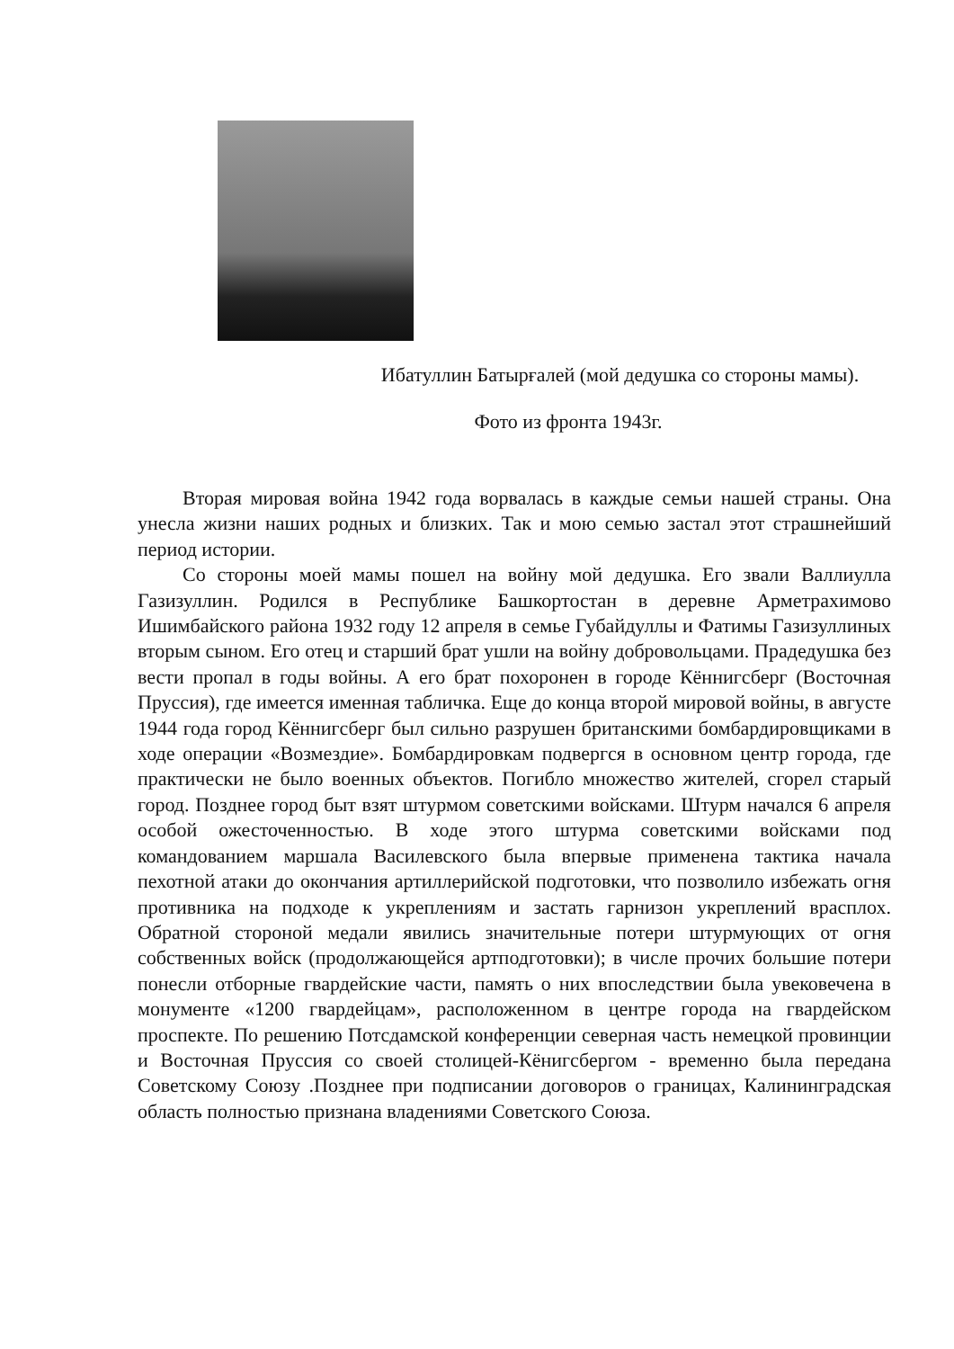Ибатуллин Батырғалей (мой дедушка со стороны мамы).
Фото из фронта 1943г.
Вторая мировая война 1942 года ворвалась в каждые семьи нашей страны. Она унесла жизни наших родных и близких. Так и мою семью застал этот страшнейший период истории.
Со стороны моей мамы пошел на войну мой дедушка. Его звали Валлиулла Газизуллин. Родился в Республике Башкортостан в деревне Арметрахимово Ишимбайского района 1932 году 12 апреля в семье Губайдуллы и Фатимы Газизуллиных вторым сыном. Его отец и старший брат ушли на войну добровольцами. Прадедушка без вести пропал в годы войны. А его брат похоронен в городе Кённигсберг (Восточная Пруссия), где имеется именная табличка. Еще до конца второй мировой войны, в августе 1944 года город Кённигсберг был сильно разрушен британскими бомбардировщиками в ходе операции «Возмездие». Бомбардировкам подвергся в основном центр города, где практически не было военных объектов. Погибло множество жителей, сгорел старый город. Позднее город быт взят штурмом советскими войсками. Штурм начался 6 апреля особой ожесточенностью. В ходе этого штурма советскими войсками под командованием маршала Василевского была впервые применена тактика начала пехотной атаки до окончания артиллерийской подготовки, что позволило избежать огня противника на подходе к укреплениям и застать гарнизон укреплений врасплох. Обратной стороной медали явились значительные потери штурмующих от огня собственных войск (продолжающейся артподготовки); в числе прочих большие потери понесли отборные гвардейские части, память о них впоследствии была увековечена в монументе «1200 гвардейцам», расположенном в центре города на гвардейском проспекте. По решению Потсдамской конференции северная часть немецкой провинции и Восточная Пруссия со своей столицей-Кёнигсбергом - временно была передана Советскому Союзу .Позднее при подписании договоров о границах, Калининградская область полностью признана владениями Советского Союза.